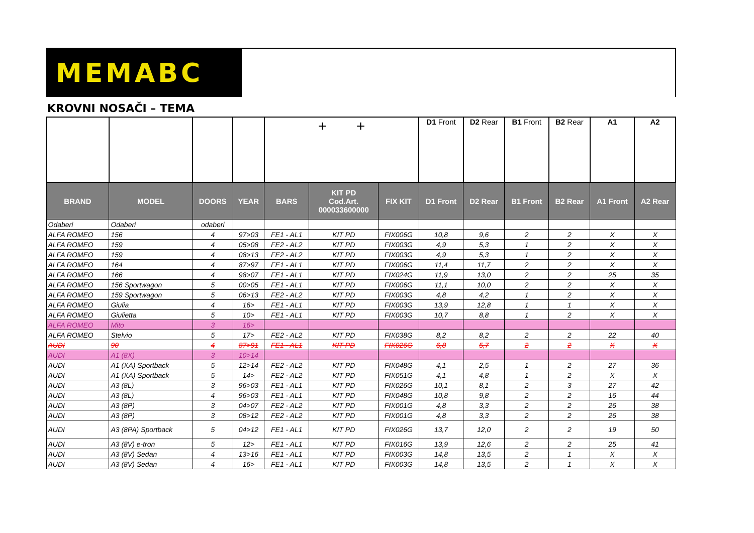MEMABC
KROVNI NOSAČI – TEMA
| | | | | + + | | | D1 Front | D2 Rear | B1 Front | B2 Rear | A1 | A2 |
| BRAND | MODEL | DOORS | YEAR | BARS | KIT PD Cod.Art. 000033600000 | FIX KIT | D1 Front | D2 Rear | B1 Front | B2 Rear | A1 Front | A2 Rear |
| Odaberi | Odaberi | odaberi | | | | | | | | | | |
| ALFA ROMEO | 156 | 4 | 97>03 | FE1 - AL1 | KIT PD | FIX006G | 10,8 | 9,6 | 2 | 2 | X | X |
| ALFA ROMEO | 159 | 4 | 05>08 | FE2 - AL2 | KIT PD | FIX003G | 4,9 | 5,3 | 1 | 2 | X | X |
| ALFA ROMEO | 159 | 4 | 08>13 | FE2 - AL2 | KIT PD | FIX003G | 4,9 | 5,3 | 1 | 2 | X | X |
| ALFA ROMEO | 164 | 4 | 87>97 | FE1 - AL1 | KIT PD | FIX006G | 11,4 | 11,7 | 2 | 2 | X | X |
| ALFA ROMEO | 166 | 4 | 98>07 | FE1 - AL1 | KIT PD | FIX024G | 11,9 | 13,0 | 2 | 2 | 25 | 35 |
| ALFA ROMEO | 156 Sportwagon | 5 | 00>05 | FE1 - AL1 | KIT PD | FIX006G | 11,1 | 10,0 | 2 | 2 | X | X |
| ALFA ROMEO | 159 Sportwagon | 5 | 06>13 | FE2 - AL2 | KIT PD | FIX003G | 4,8 | 4,2 | 1 | 2 | X | X |
| ALFA ROMEO | Giulia | 4 | 16> | FE1 - AL1 | KIT PD | FIX003G | 13,9 | 12,8 | 1 | 1 | X | X |
| ALFA ROMEO | Giulietta | 5 | 10> | FE1 - AL1 | KIT PD | FIX003G | 10,7 | 8,8 | 1 | 2 | X | X |
| ALFA ROMEO | Mito | 3 | 16> | | | | | | | | | |
| ALFA ROMEO | Stelvio | 5 | 17> | FE2 - AL2 | KIT PD | FIX038G | 8,2 | 8,2 | 2 | 2 | 22 | 40 |
| AUDI | 90 | 4 | 87>91 | FE1 - AL1 | KIT PD | FIX026G | 6,8 | 5,7 | 2 | 2 | X | X |
| AUDI | A1 (8X) | 3 | 10>14 | | | | | | | | | |
| AUDI | A1 (XA) Sportback | 5 | 12>14 | FE2 - AL2 | KIT PD | FIX048G | 4,1 | 2,5 | 1 | 2 | 27 | 36 |
| AUDI | A1 (XA) Sportback | 5 | 14> | FE2 - AL2 | KIT PD | FIX051G | 4,1 | 4,8 | 1 | 2 | X | X |
| AUDI | A3 (8L) | 3 | 96>03 | FE1 - AL1 | KIT PD | FIX026G | 10,1 | 8,1 | 2 | 3 | 27 | 42 |
| AUDI | A3 (8L) | 4 | 96>03 | FE1 - AL1 | KIT PD | FIX048G | 10,8 | 9,8 | 2 | 2 | 16 | 44 |
| AUDI | A3 (8P) | 3 | 04>07 | FE2 - AL2 | KIT PD | FIX001G | 4,8 | 3,3 | 2 | 2 | 26 | 38 |
| AUDI | A3 (8P) | 3 | 08>12 | FE2 - AL2 | KIT PD | FIX001G | 4,8 | 3,3 | 2 | 2 | 26 | 38 |
| AUDI | A3 (8PA) Sportback | 5 | 04>12 | FE1 - AL1 | KIT PD | FIX026G | 13,7 | 12,0 | 2 | 2 | 19 | 50 |
| AUDI | A3 (8V) e-tron | 5 | 12> | FE1 - AL1 | KIT PD | FIX016G | 13,9 | 12,6 | 2 | 2 | 25 | 41 |
| AUDI | A3 (8V) Sedan | 4 | 13>16 | FE1 - AL1 | KIT PD | FIX003G | 14,8 | 13,5 | 2 | 1 | X | X |
| AUDI | A3 (8V) Sedan | 4 | 16> | FE1 - AL1 | KIT PD | FIX003G | 14,8 | 13,5 | 2 | 1 | X | X |